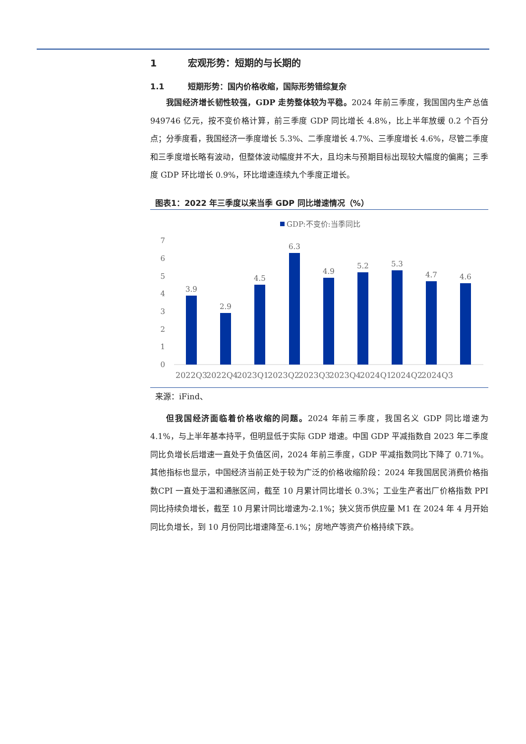1 宏观形势：短期的与长期的
1.1 短期形势：国内价格收缩，国际形势错综复杂
我国经济增长韧性较强，GDP 走势整体较为平稳。2024 年前三季度，我国国内生产总值 949746 亿元，按不变价格计算，前三季度 GDP 同比增长 4.8%，比上半年放缓 0.2 个百分点；分季度看，我国经济一季度增长 5.3%、二季度增长 4.7%、三季度增长 4.6%，尽管二季度和三季度增长略有波动，但整体波动幅度并不大，且均未与预期目标出现较大幅度的偏离；三季度 GDP 环比增长 0.9%，环比增速连续九个季度正增长。
图表1：2022 年三季度以来当季 GDP 同比增速情况（%）
GDP:不变价:当季同比
7
6
5
4
3
2
1
0
3.9
2.9
4.5
6.3
4.9
5.2
5.3
4.7
4.6
2022Q3
2022Q4
2023Q1
2023Q2
2023Q3
2023Q4
2024Q1
2024Q2
2024Q3
来源：iFind、
但我国经济面临着价格收缩的问题。2024 年前三季度，我国名义 GDP 同比增速为 4.1%，与上半年基本持平，但明显低于实际 GDP 增速。中国 GDP 平减指数自 2023 年二季度同比负增长后增速一直处于负值区间，2024 年前三季度，GDP 平减指数同比下降了 0.71%。其他指标也显示，中国经济当前正处于较为广泛的价格收缩阶段：2024 年我国居民消费价格指数CPI 一直处于温和通胀区间，截至 10 月累计同比增长 0.3%；工业生产者出厂价格指数 PPI 同比持续负增长，截至 10 月累计同比增速为-2.1%；狭义货币供应量 M1 在 2024 年 4 月开始同比负增长，到 10 月份同比增速降至-6.1%；房地产等资产价格持续下跌。